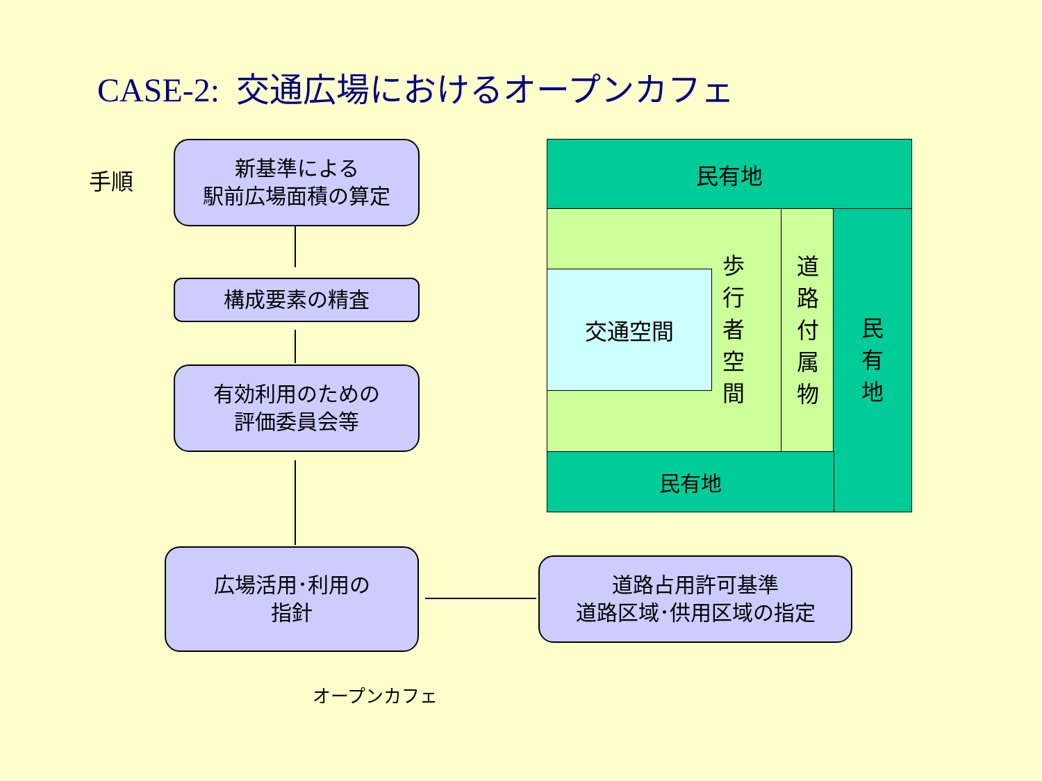CASE-2: 交通広場におけるオープンカフェ
手順
新基準による
駅前広場面積の算定
構成要素の精査
有効利用のための
評価委員会等
広場活用･利用の
指針
道路占用許可基準
道路区域･供用区域の指定
オープンカフェ
民有地
交通空間
歩行者空間
道路付属物
民有地
民有地